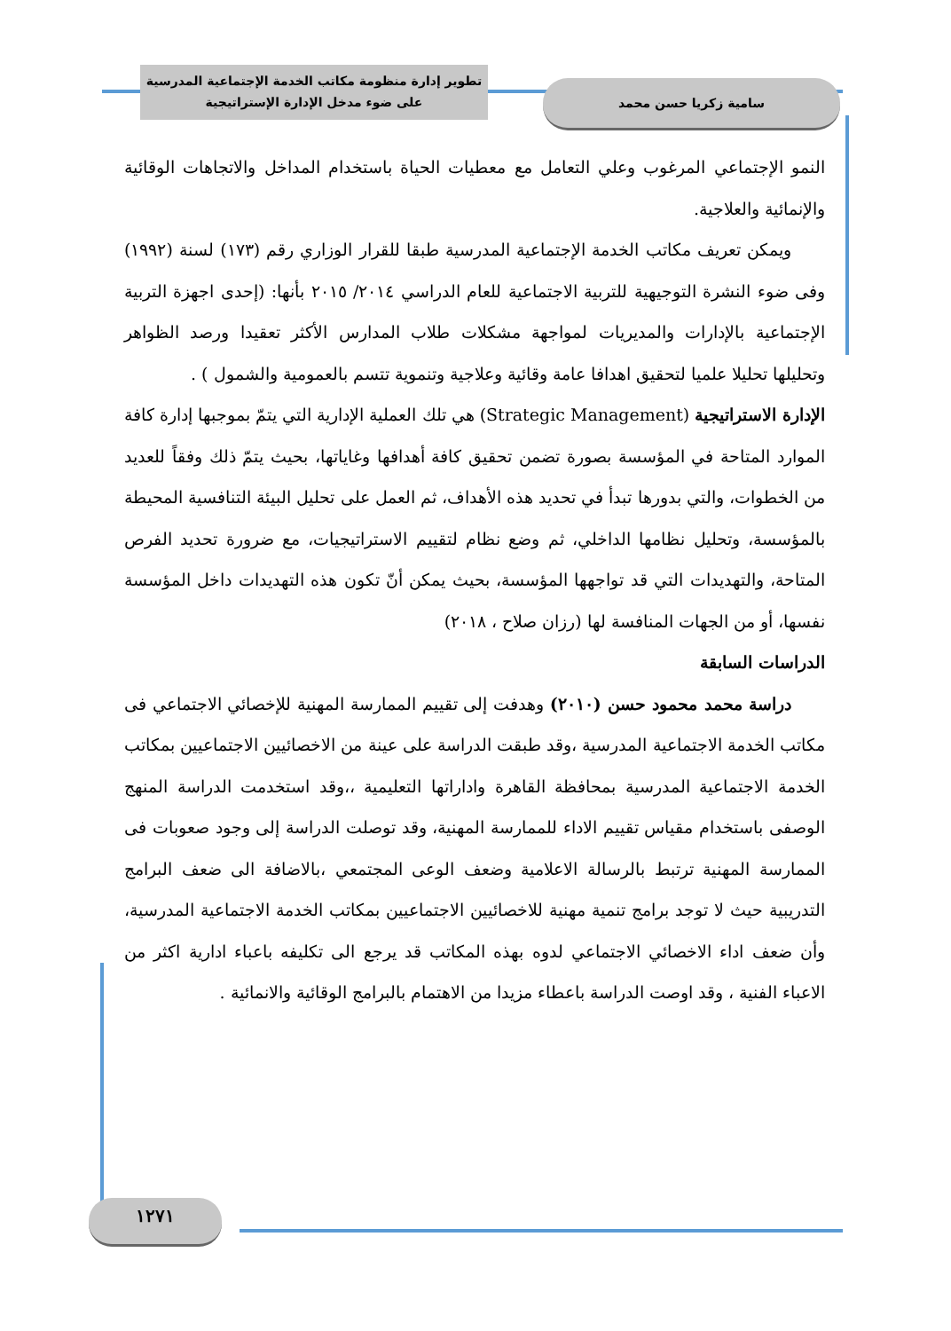تطوير إدارة منظومة مكاتب الخدمة الإجتماعية المدرسية
على ضوء مدخل الإدارة الإستراتيجية
سامية زكريا حسن محمد
النمو الإجتماعي المرغوب وعلي التعامل مع معطيات الحياة باستخدام المداخل والاتجاهات الوقائية والإنمائية والعلاجية.
  ويمكن تعريف مكاتب الخدمة الإجتماعية المدرسية طبقا للقرار الوزاري رقم (١٧٣) لسنة (١٩٩٢) وفى ضوء النشرة التوجيهية للتربية الاجتماعية للعام الدراسي ٢٠١٤/ ٢٠١٥ بأنها: (إحدى اجهزة التربية الإجتماعية بالإدارات والمديريات لمواجهة مشكلات طلاب المدارس الأكثر تعقيدا ورصد الظواهر وتحليلها تحليلا علميا لتحقيق اهدافا عامة وقائية وعلاجية وتنموية تتسم بالعمومية والشمول ) .
الإدارة الاستراتيجية (Strategic Management) هي تلك العملية الإدارية التي يتمّ بموجبها إدارة كافة الموارد المتاحة في المؤسسة بصورة تضمن تحقيق كافة أهدافها وغاياتها، بحيث يتمّ ذلك وفقاً للعديد من الخطوات، والتي بدورها تبدأ في تحديد هذه الأهداف، ثم العمل على تحليل البيئة التنافسية المحيطة بالمؤسسة، وتحليل نظامها الداخلي، ثم وضع نظام لتقييم الاستراتيجيات، مع ضرورة تحديد الفرص المتاحة، والتهديدات التي قد تواجهها المؤسسة، بحيث يمكن أنّ تكون هذه التهديدات داخل المؤسسة نفسها، أو من الجهات المنافسة لها (رزان صلاح ، ٢٠١٨)
الدراسات السابقة
  دراسة محمد محمود حسن (٢٠١٠) وهدفت إلى تقييم الممارسة المهنية للإخصائي الاجتماعي فى مكاتب الخدمة الاجتماعية المدرسية ،وقد طبقت الدراسة على عينة من الاخصائيين الاجتماعيين بمكاتب الخدمة الاجتماعية المدرسية بمحافظة القاهرة واداراتها التعليمية ،،وقد استخدمت الدراسة المنهج الوصفى باستخدام مقياس تقييم الاداء للممارسة المهنية، وقد توصلت الدراسة إلى وجود صعوبات فى الممارسة المهنية ترتبط بالرسالة الاعلامية وضعف الوعى المجتمعي ،بالاضافة الى ضعف البرامج التدريبية حيث لا توجد برامج تنمية مهنية للاخصائيين الاجتماعيين بمكاتب الخدمة الاجتماعية المدرسية، وأن ضعف اداء الاخصائي الاجتماعي لدوه بهذه المكاتب قد يرجع الى تكليفه باعباء ادارية اكثر من الاعباء الفنية ، وقد اوصت الدراسة باعطاء مزيدا من الاهتمام بالبرامج الوقائية والانمائية .
١٢٧١